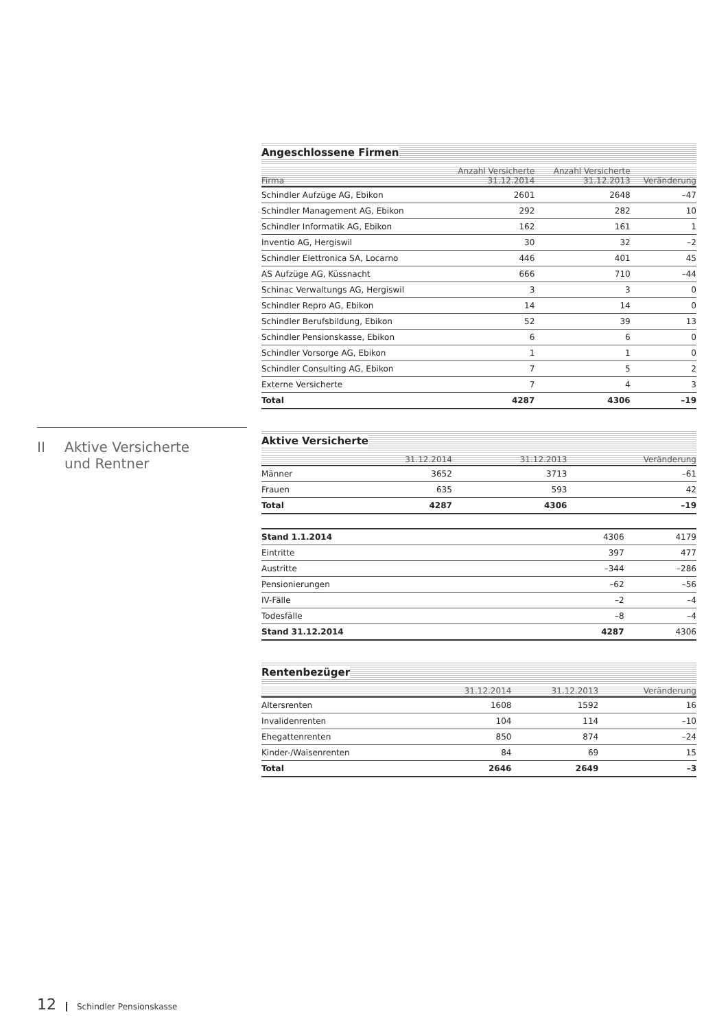Angeschlossene Firmen
| Firma | Anzahl Versicherte 31.12.2014 | Anzahl Versicherte 31.12.2013 | Veränderung |
| --- | --- | --- | --- |
| Schindler Aufzüge AG, Ebikon | 2601 | 2648 | –47 |
| Schindler Management AG, Ebikon | 292 | 282 | 10 |
| Schindler Informatik AG, Ebikon | 162 | 161 | 1 |
| Inventio AG, Hergiswil | 30 | 32 | –2 |
| Schindler Elettronica SA, Locarno | 446 | 401 | 45 |
| AS Aufzüge AG, Küssnacht | 666 | 710 | –44 |
| Schinac Verwaltungs AG, Hergiswil | 3 | 3 | 0 |
| Schindler Repro AG, Ebikon | 14 | 14 | 0 |
| Schindler Berufsbildung, Ebikon | 52 | 39 | 13 |
| Schindler Pensionskasse, Ebikon | 6 | 6 | 0 |
| Schindler Vorsorge AG, Ebikon | 1 | 1 | 0 |
| Schindler Consulting AG, Ebikon | 7 | 5 | 2 |
| Externe Versicherte | 7 | 4 | 3 |
| Total | 4287 | 4306 | –19 |
Aktive Versicherte
| | 31.12.2014 | 31.12.2013 | Veränderung |
| --- | --- | --- | --- |
| Männer | 3652 | 3713 | –61 |
| Frauen | 635 | 593 | 42 |
| Total | 4287 | 4306 | –19 |
| Stand 1.1.2014 | 4306 | 4179 | |
| Eintritte | 397 | 477 | |
| Austritte | –344 | –286 | |
| Pensionierungen | –62 | –56 | |
| IV-Fälle | –2 | –4 | |
| Todesfälle | –8 | –4 | |
| Stand 31.12.2014 | 4287 | 4306 | |
Rentenbezüger
| | 31.12.2014 | 31.12.2013 | Veränderung |
| --- | --- | --- | --- |
| Altersrenten | 1608 | 1592 | 16 |
| Invalidenrenten | 104 | 114 | –10 |
| Ehegattenrenten | 850 | 874 | –24 |
| Kinder-/Waisenrenten | 84 | 69 | 15 |
| Total | 2646 | 2649 | –3 |
II Aktive Versicherte
und Rentner
12 Schindler Pensionskasse